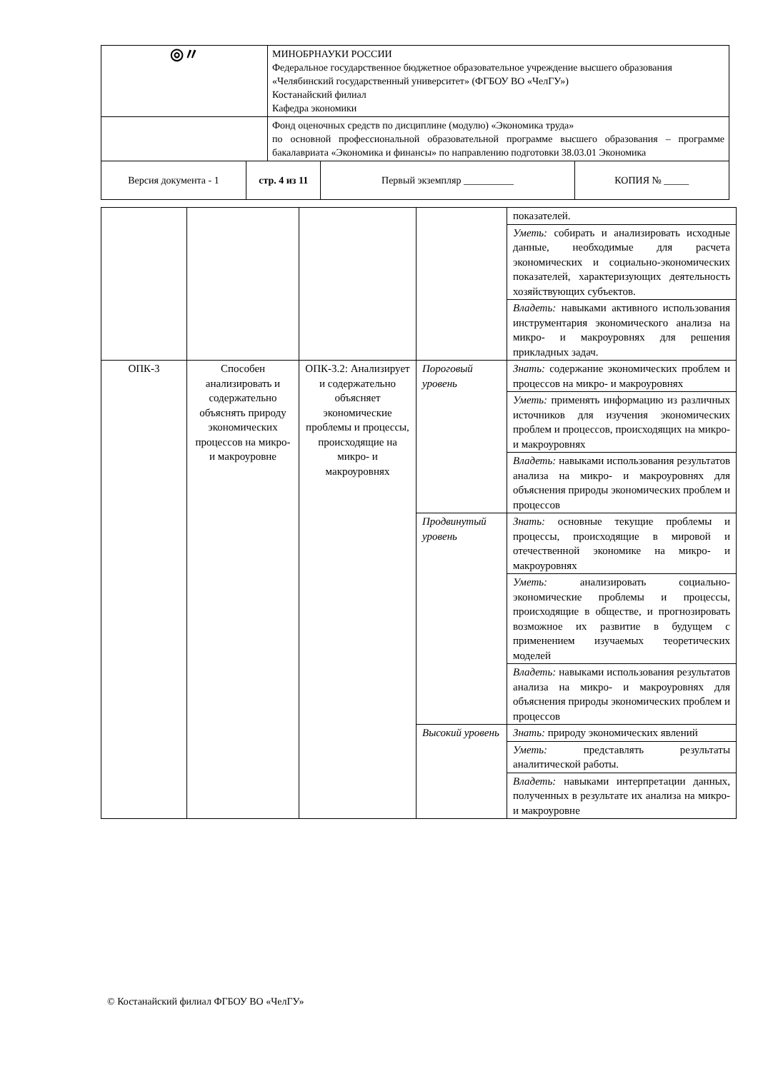| ◎〃 | | МИНОБРНАУКИ РОССИИ Федеральное государственное бюджетное образовательное учреждение высшего образования «Челябинский государственный университет» (ФГБОУ ВО «ЧелГУ») Костанайский филиал Кафедра экономики | | |
| | | Фонд оценочных средств по дисциплине (модулю) «Экономика труда» по основной профессиональной образовательной программе высшего образования – программе бакалавриата «Экономика и финансы» по направлению подготовки 38.03.01 Экономика | | |
| Версия документа - 1 | стр. 4 из 11 | | Первый экземпляр __________ | КОПИЯ № _____ |
| | | | | показателей. |
| | | | | Уметь: собирать и анализировать исходные данные, необходимые для расчета экономических и социально-экономических показателей, характеризующих деятельность хозяйствующих субъектов. |
| | | | | Владеть: навыками активного использования инструментария экономического анализа на микро- и макроуровнях для решения прикладных задач. |
| ОПК-3 | Способен анализировать и содержательно объяснять природу экономических процессов на микро- и макроуровне | ОПК-3.2: Анализирует и содержательно объясняет экономические проблемы и процессы, происходящие на микро- и макроуровнях | Пороговый уровень | Знать: содержание экономических проблем и процессов на микро- и макроуровнях |
| | | | | Уметь: применять информацию из различных источников для изучения экономических проблем и процессов, происходящих на микро- и макроуровнях |
| | | | | Владеть: навыками использования результатов анализа на микро- и макроуровнях для объяснения природы экономических проблем и процессов |
| | | | Продвинутый уровень | Знать: основные текущие проблемы и процессы, происходящие в мировой и отечественной экономике на микро- и макроуровнях |
| | | | | Уметь: анализировать социально-экономические проблемы и процессы, происходящие в обществе, и прогнозировать возможное их развитие в будущем с применением изучаемых теоретических моделей |
| | | | | Владеть: навыками использования результатов анализа на микро- и макроуровнях для объяснения природы экономических проблем и процессов |
| | | | Высокий уровень | Знать: природу экономических явлений |
| | | | | Уметь: представлять результаты аналитической работы. |
| | | | | Владеть: навыками интерпретации данных, полученных в результате их анализа на микро- и макроуровне |
© Костанайский филиал ФГБОУ ВО «ЧелГУ»